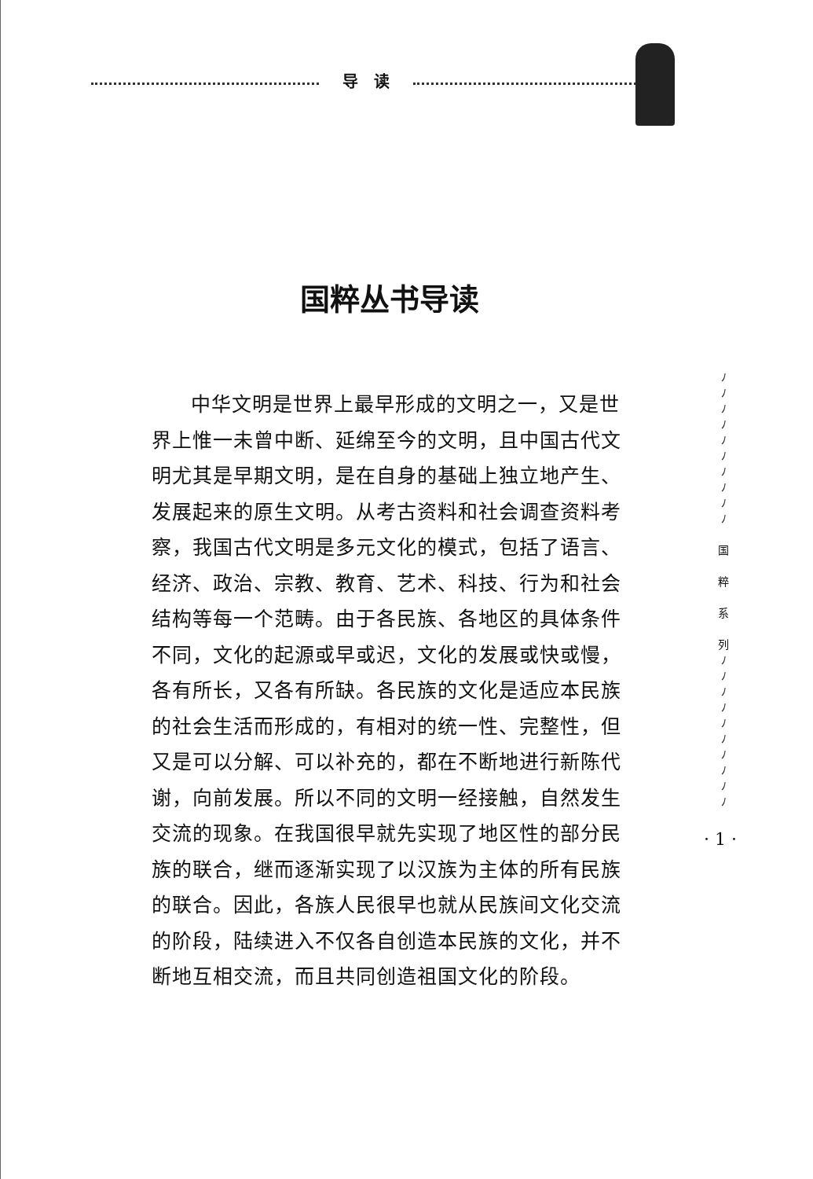导　读
国粹丛书导读
中华文明是世界上最早形成的文明之一，又是世界上惟一未曾中断、延绵至今的文明，且中国古代文明尤其是早期文明，是在自身的基础上独立地产生、发展起来的原生文明。从考古资料和社会调查资料考察，我国古代文明是多元文化的模式，包括了语言、经济、政治、宗教、教育、艺术、科技、行为和社会结构等每一个范畴。由于各民族、各地区的具体条件不同，文化的起源或早或迟，文化的发展或快或慢，各有所长，又各有所缺。各民族的文化是适应本民族的社会生活而形成的，有相对的统一性、完整性，但又是可以分解、可以补充的，都在不断地进行新陈代谢，向前发展。所以不同的文明一经接触，自然发生交流的现象。在我国很早就先实现了地区性的部分民族的联合，继而逐渐实现了以汉族为主体的所有民族的联合。因此，各族人民很早也就从民族间文化交流的阶段，陆续进入不仅各自创造本民族的文化，并不断地互相交流，而且共同创造祖国文化的阶段。
ﾉ
ﾉ
ﾉ
ﾉ
ﾉ
ﾉ
ﾉ
ﾉ
ﾉ
ﾉ
国
粹
系
列
ﾉ
ﾉ
ﾉ
ﾉ
ﾉ
ﾉ
ﾉ
ﾉ
ﾉ
ﾉ
· 1 ·